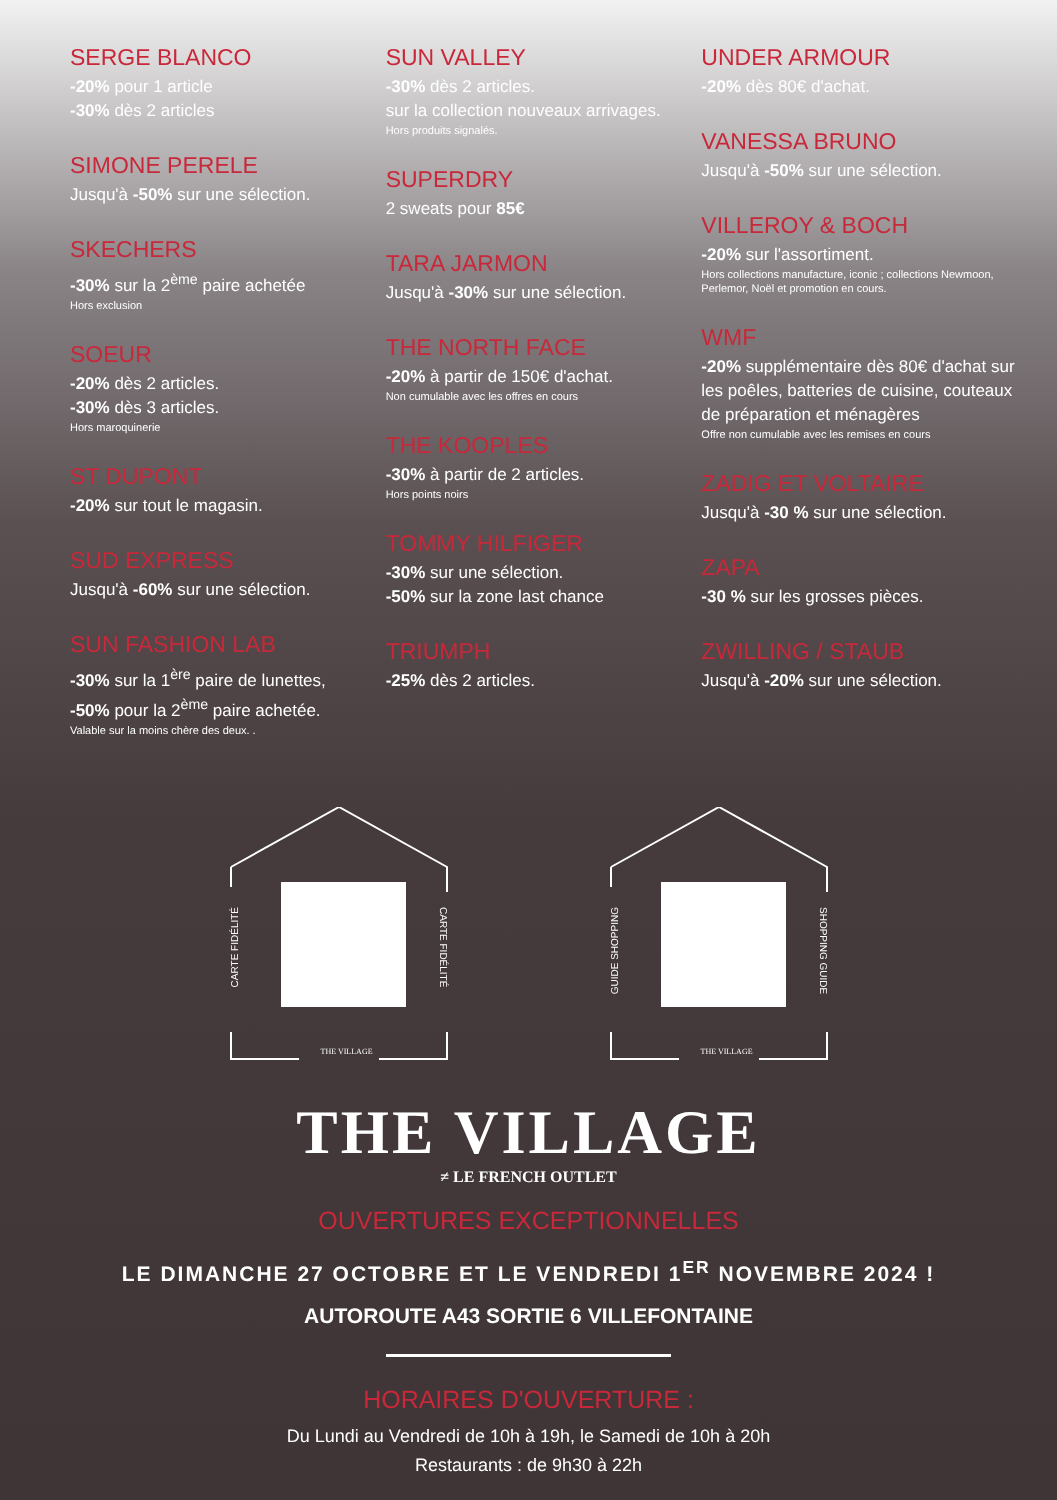SERGE BLANCO
-20% pour 1 article
-30% dès 2 articles
SIMONE PERELE
Jusqu'à -50% sur une sélection.
SKECHERS
-30% sur la 2<sup>ème</sup> paire achetée
Hors exclusion
SOEUR
-20% dès 2 articles.
-30% dès 3 articles.
Hors maroquinerie
ST DUPONT
-20% sur tout le magasin.
SUD EXPRESS
Jusqu'à -60% sur une sélection.
SUN FASHION LAB
-30% sur la 1<sup>ère</sup> paire de lunettes,
-50% pour la 2<sup>ème</sup> paire achetée.
Valable sur la moins chère des deux. .
SUN VALLEY
-30% dès 2 articles.
sur la collection nouveaux arrivages.
Hors produits signalés.
SUPERDRY
2 sweats pour 85€
TARA JARMON
Jusqu'à -30% sur une sélection.
THE NORTH FACE
-20% à partir de 150€ d'achat.
Non cumulable avec les offres en cours
THE KOOPLES
-30% à partir de 2 articles.
Hors points noirs
TOMMY HILFIGER
-30% sur une sélection.
-50% sur la zone last chance
TRIUMPH
-25% dès 2 articles.
UNDER ARMOUR
-20% dès 80€ d'achat.
VANESSA BRUNO
Jusqu'à -50% sur une sélection.
VILLEROY & BOCH
-20% sur l'assortiment.
Hors collections manufacture, iconic ; collections Newmoon, Perlemor, Noël et promotion en cours.
WMF
-20% supplémentaire dès 80€ d'achat sur les poêles, batteries de cuisine, couteaux de préparation et ménagères
Offre non cumulable avec les remises en cours
ZADIG ET VOLTAIRE
Jusqu'à -30 % sur une sélection.
ZAPA
-30 % sur les grosses pièces.
ZWILLING / STAUB
Jusqu'à -20% sur une sélection.
CARTE FIDÉLITÉ
CARTE FIDÉLITÉ
THE VILLAGE
GUIDE SHOPPING
SHOPPING GUIDE
THE VILLAGE
THE VILLAGE
≠ LE FRENCH OUTLET
OUVERTURES EXCEPTIONNELLES
LE DIMANCHE 27 OCTOBRE ET LE VENDREDI 1<sup>ER</sup> NOVEMBRE 2024 !
AUTOROUTE A43 SORTIE 6 VILLEFONTAINE
HORAIRES D'OUVERTURE :
Du Lundi au Vendredi de 10h à 19h, le Samedi de 10h à 20h
Restaurants : de 9h30 à 22h